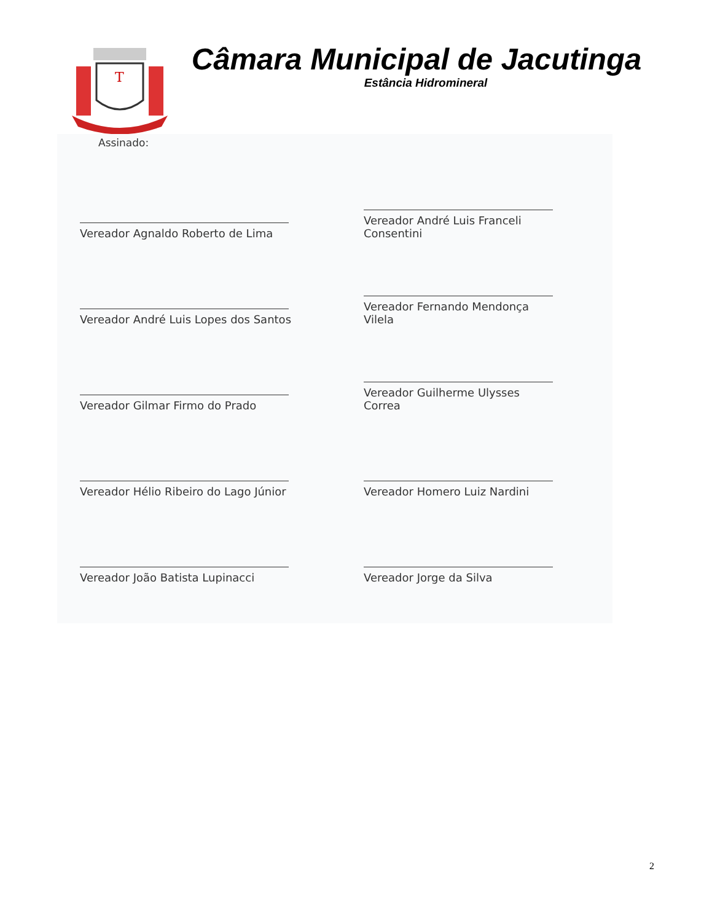T
Câmara Municipal de Jacutinga
Estância Hidromineral
Assinado:
Vereador Agnaldo Roberto de Lima
Vereador André Luis Franceli Consentini
Vereador André Luis Lopes dos Santos
Vereador Fernando Mendonça Vilela
Vereador Gilmar Firmo do Prado
Vereador Guilherme Ulysses Correa
Vereador Hélio Ribeiro do Lago Júnior
Vereador Homero Luiz Nardini
Vereador João Batista Lupinacci
Vereador Jorge da Silva
2